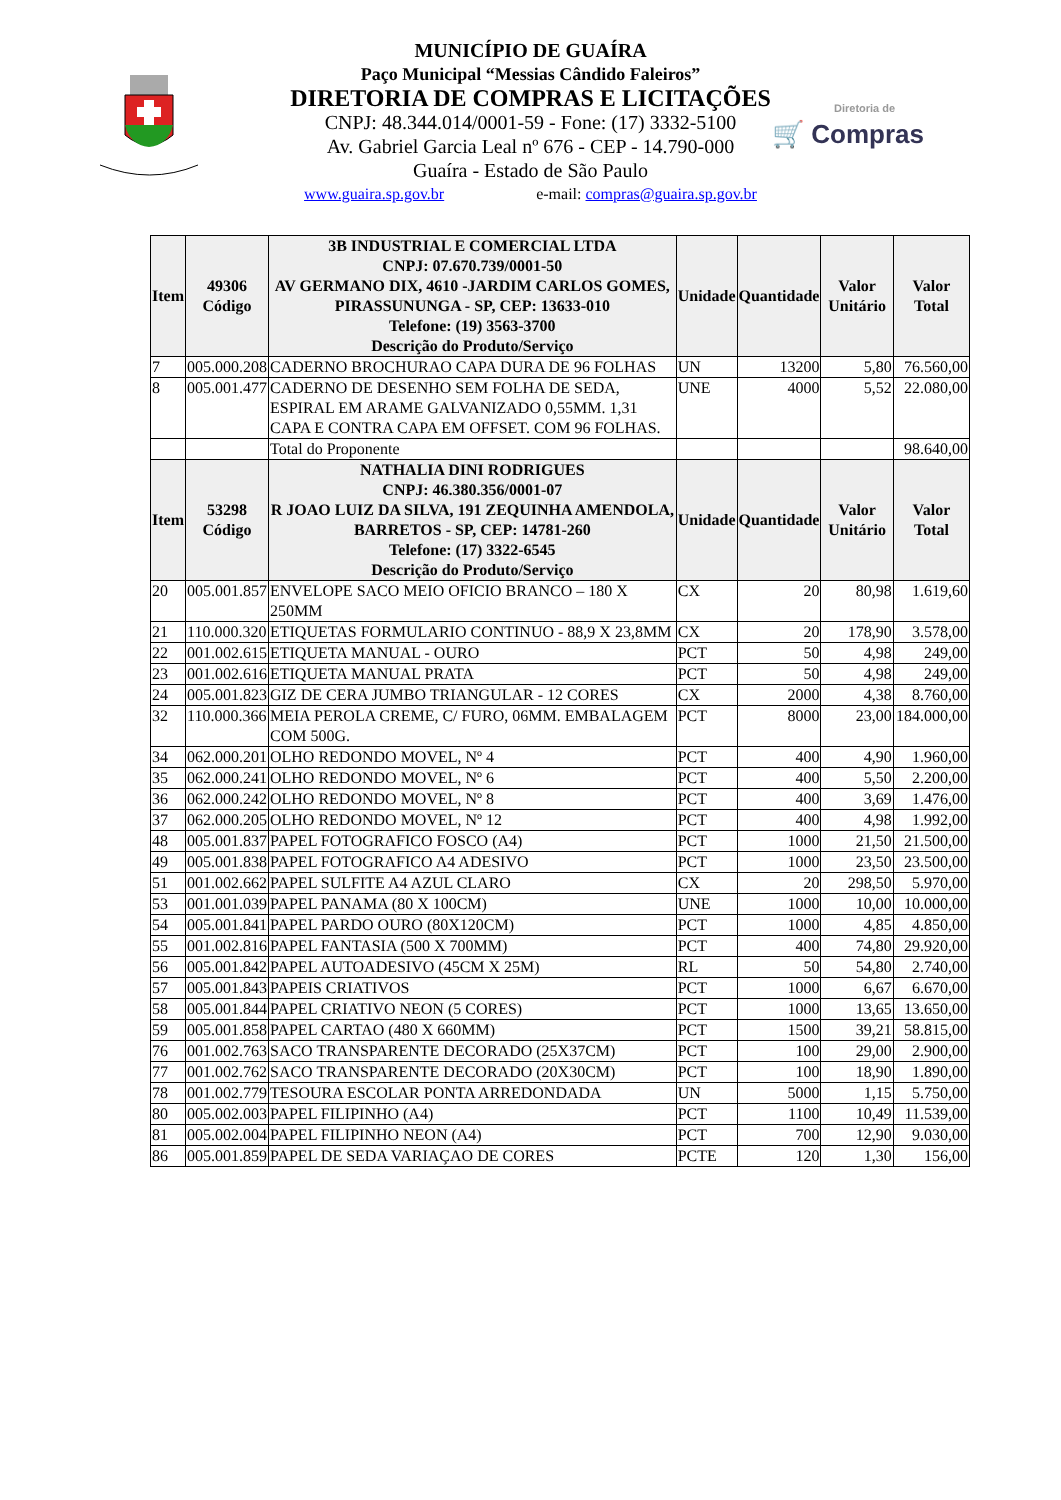Diretoria de
🛒 Compras
MUNICÍPIO DE GUAÍRA
Paço Municipal “Messias Cândido Faleiros”
DIRETORIA DE COMPRAS E LICITAÇÕES
CNPJ: 48.344.014/0001-59 - Fone: (17) 3332-5100
Av. Gabriel Garcia Leal nº 676 - CEP - 14.790-000
Guaíra - Estado de São Paulo
www.guaira.sp.gov.br e-mail: compras@guaira.sp.gov.br
| Item | 49306 Código | 3B INDUSTRIAL E COMERCIAL LTDA CNPJ: 07.670.739/0001-50 AV GERMANO DIX, 4610 -JARDIM CARLOS GOMES, PIRASSUNUNGA - SP, CEP: 13633-010 Telefone: (19) 3563-3700 Descrição do Produto/Serviço | Unidade | Quantidade | Valor Unitário | Valor Total |
| --- | --- | --- | --- | --- | --- | --- |
| 7 | 005.000.208 | CADERNO BROCHURAO CAPA DURA DE 96 FOLHAS | UN | 13200 | 5,80 | 76.560,00 |
| 8 | 005.001.477 | CADERNO DE DESENHO SEM FOLHA DE SEDA, ESPIRAL EM ARAME GALVANIZADO 0,55MM. 1,31 CAPA E CONTRA CAPA EM OFFSET. COM 96 FOLHAS. | UNE | 4000 | 5,52 | 22.080,00 |
| | | Total do Proponente | | | | 98.640,00 |
| Item | 53298 Código | NATHALIA DINI RODRIGUES CNPJ: 46.380.356/0001-07 R JOAO LUIZ DA SILVA, 191 ZEQUINHA AMENDOLA, BARRETOS - SP, CEP: 14781-260 Telefone: (17) 3322-6545 Descrição do Produto/Serviço | Unidade | Quantidade | Valor Unitário | Valor Total |
| 20 | 005.001.857 | ENVELOPE SACO MEIO OFICIO BRANCO – 180 X 250MM | CX | 20 | 80,98 | 1.619,60 |
| 21 | 110.000.320 | ETIQUETAS FORMULARIO CONTINUO - 88,9 X 23,8MM | CX | 20 | 178,90 | 3.578,00 |
| 22 | 001.002.615 | ETIQUETA MANUAL - OURO | PCT | 50 | 4,98 | 249,00 |
| 23 | 001.002.616 | ETIQUETA MANUAL PRATA | PCT | 50 | 4,98 | 249,00 |
| 24 | 005.001.823 | GIZ DE CERA JUMBO TRIANGULAR - 12 CORES | CX | 2000 | 4,38 | 8.760,00 |
| 32 | 110.000.366 | MEIA PEROLA CREME, C/ FURO, 06MM. EMBALAGEM COM 500G. | PCT | 8000 | 23,00 | 184.000,00 |
| 34 | 062.000.201 | OLHO REDONDO MOVEL, Nº 4 | PCT | 400 | 4,90 | 1.960,00 |
| 35 | 062.000.241 | OLHO REDONDO MOVEL, Nº 6 | PCT | 400 | 5,50 | 2.200,00 |
| 36 | 062.000.242 | OLHO REDONDO MOVEL, Nº 8 | PCT | 400 | 3,69 | 1.476,00 |
| 37 | 062.000.205 | OLHO REDONDO MOVEL, Nº 12 | PCT | 400 | 4,98 | 1.992,00 |
| 48 | 005.001.837 | PAPEL FOTOGRAFICO FOSCO (A4) | PCT | 1000 | 21,50 | 21.500,00 |
| 49 | 005.001.838 | PAPEL FOTOGRAFICO A4 ADESIVO | PCT | 1000 | 23,50 | 23.500,00 |
| 51 | 001.002.662 | PAPEL SULFITE A4 AZUL CLARO | CX | 20 | 298,50 | 5.970,00 |
| 53 | 001.001.039 | PAPEL PANAMA (80 X 100CM) | UNE | 1000 | 10,00 | 10.000,00 |
| 54 | 005.001.841 | PAPEL PARDO OURO (80X120CM) | PCT | 1000 | 4,85 | 4.850,00 |
| 55 | 001.002.816 | PAPEL FANTASIA (500 X 700MM) | PCT | 400 | 74,80 | 29.920,00 |
| 56 | 005.001.842 | PAPEL AUTOADESIVO (45CM X 25M) | RL | 50 | 54,80 | 2.740,00 |
| 57 | 005.001.843 | PAPEIS CRIATIVOS | PCT | 1000 | 6,67 | 6.670,00 |
| 58 | 005.001.844 | PAPEL CRIATIVO NEON (5 CORES) | PCT | 1000 | 13,65 | 13.650,00 |
| 59 | 005.001.858 | PAPEL CARTAO (480 X 660MM) | PCT | 1500 | 39,21 | 58.815,00 |
| 76 | 001.002.763 | SACO TRANSPARENTE DECORADO (25X37CM) | PCT | 100 | 29,00 | 2.900,00 |
| 77 | 001.002.762 | SACO TRANSPARENTE DECORADO (20X30CM) | PCT | 100 | 18,90 | 1.890,00 |
| 78 | 001.002.779 | TESOURA ESCOLAR PONTA ARREDONDADA | UN | 5000 | 1,15 | 5.750,00 |
| 80 | 005.002.003 | PAPEL FILIPINHO (A4) | PCT | 1100 | 10,49 | 11.539,00 |
| 81 | 005.002.004 | PAPEL FILIPINHO NEON (A4) | PCT | 700 | 12,90 | 9.030,00 |
| 86 | 005.001.859 | PAPEL DE SEDA VARIAÇAO DE CORES | PCTE | 120 | 1,30 | 156,00 |